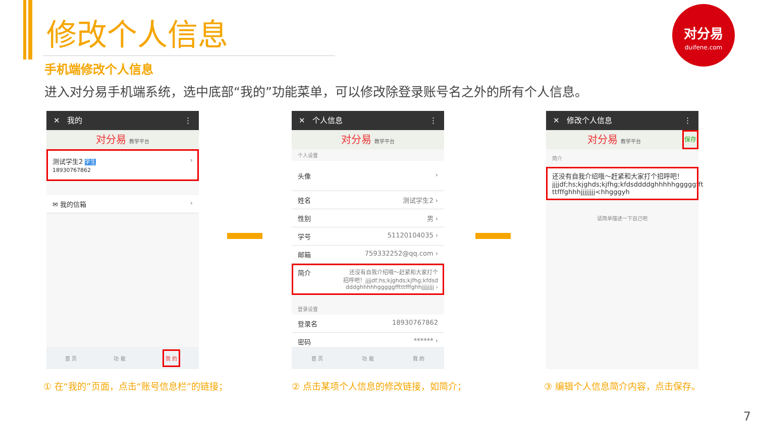修改个人信息
手机端修改个人信息
进入对分易手机端系统，选中底部“我的”功能菜单，可以修改除登录账号名之外的所有个人信息。
对分易
duifene.com
✕ 我的 ⋮
对分易 教学平台
测试学生2 学生
18930767862 ›
✉ 我的信箱 ›
首 页 功 能 我 的
✕ 个人信息 ⋮
对分易 教学平台
个人设置
头像 ›
姓名 测试学生2 ›
性别 男 ›
学号 51120104035 ›
邮箱 759332252@qq.com ›
简介 还没有自我介绍哦～赶紧和大家打个
招呼吧！jjjjdf;hs;kjghds;kjfhg;kfdsd
dddghhhhhgggggfftttfffghhjjjjjjjj ›
登录设置
登录名 18930767862
密码 ****** ›
首 页 功 能 我 的
✕ 修改个人信息 ⋮
对分易 教学平台 保存
简介
还没有自我介绍哦～赶紧和大家打个招呼吧！
jjjjdf;hs;kjghds;kjfhg;kfdsddddghhhhhgggggfft
ttfffghhhjjjjjjjj<hhgggyh
请简单描述一下自己吧
① 在“我的”页面，点击“账号信息栏”的链接；
② 点击某项个人信息的修改链接，如简介；
③ 编辑个人信息简介内容，点击保存。
7